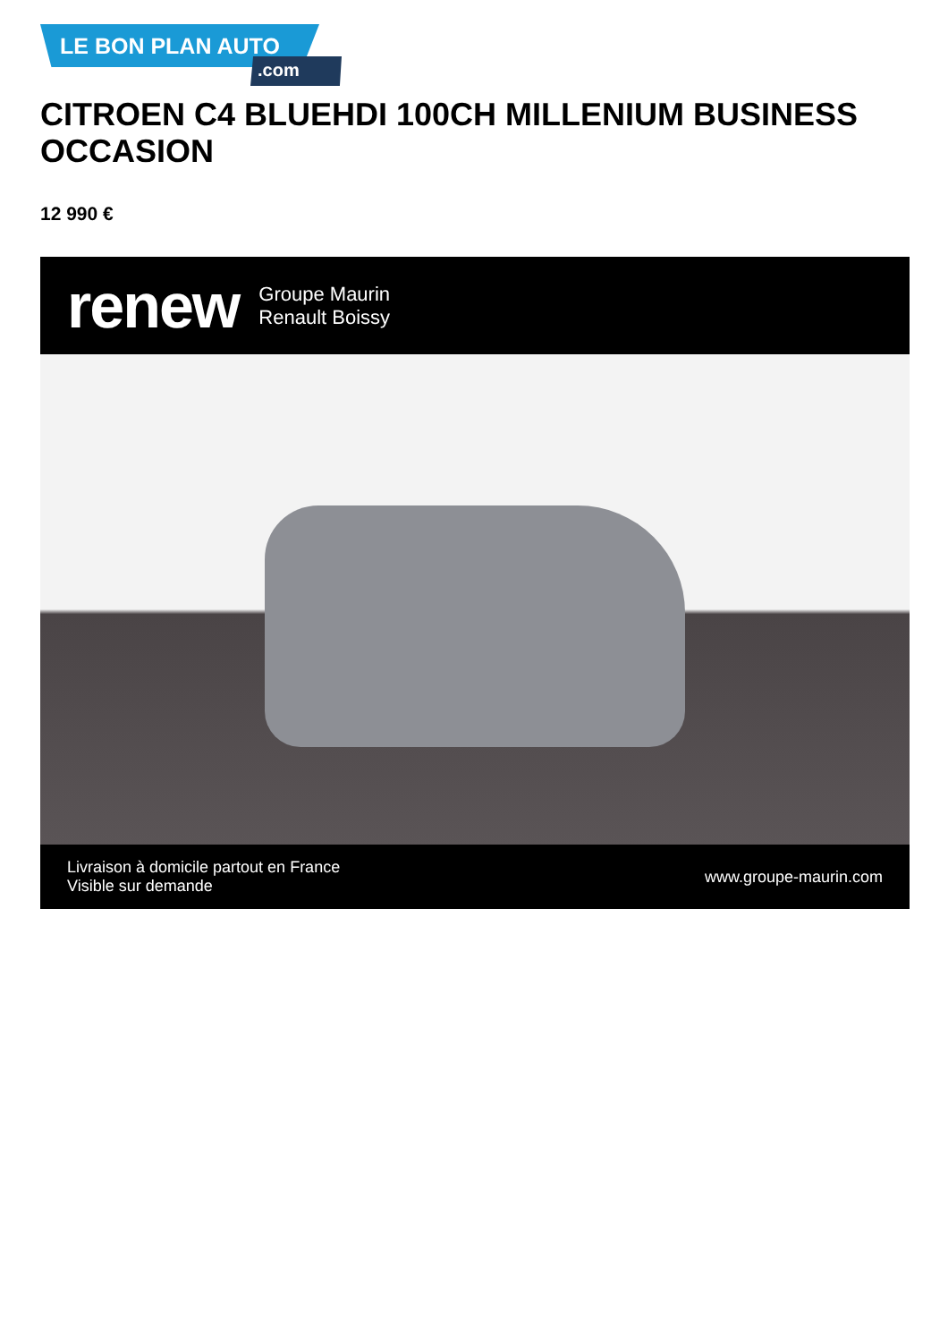LE BON PLAN AUTO.com
CITROEN C4 BLUEHDI 100CH MILLENIUM BUSINESS OCCASION
12 990 €
renew Groupe Maurin
Renault Boissy
Livraison à domicile partout en France
Visible sur demande www.groupe-maurin.com